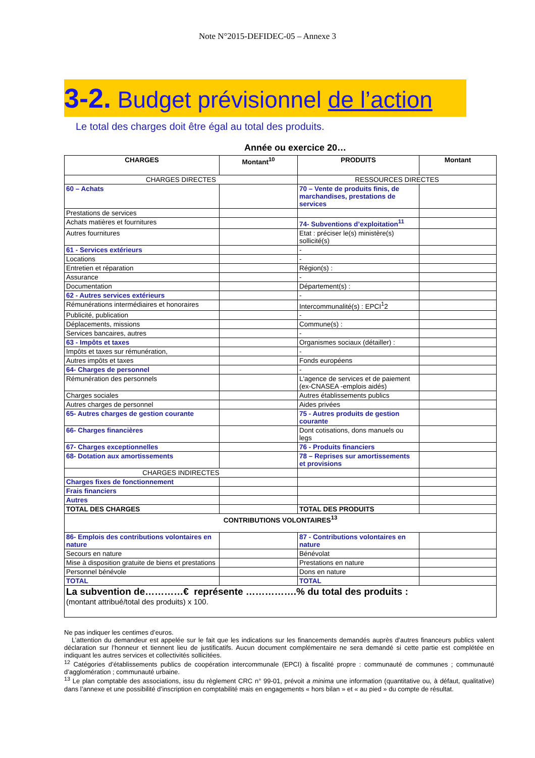Note N°2015-DEFIDEC-05 – Annexe 3
3-2. Budget prévisionnel de l’action
Le total des charges doit être égal au total des produits.
Année ou exercice 20…
| CHARGES | Montant<sup>10</sup> | PRODUITS | Montant |
| --- | --- | --- | --- |
| CHARGES DIRECTES | | RESSOURCES DIRECTES | |
| 60 – Achats | | 70 – Vente de produits finis, de marchandises, prestations de services | |
| Prestations de services | | | |
| Achats matières et fournitures | | 74- Subventions d’exploitation<sup>11</sup> | |
| Autres fournitures | | Etat : préciser le(s) ministère(s) sollicité(s) | |
| 61 - Services extérieurs | | - | |
| Locations | | - | |
| Entretien et réparation | | Région(s) : | |
| Assurance | | - | |
| Documentation | | Département(s) : | |
| 62 - Autres services extérieurs | | - | |
| Rémunérations intermédiaires et honoraires | | Intercommunalité(s) : EPCI<sup>1</sup>2 | |
| Publicité, publication | | - | |
| Déplacements, missions | | Commune(s) : | |
| Services bancaires, autres | | - | |
| 63 - Impôts et taxes | | Organismes sociaux (détailler) : | |
| Impôts et taxes sur rémunération, | | - | |
| Autres impôts et taxes | | Fonds européens | |
| 64- Charges de personnel | | - | |
| Rémunération des personnels | | L'agence de services et de paiement (ex-CNASEA -emplois aidés) | |
| Charges sociales | | Autres établissements publics | |
| Autres charges de personnel | | Aides privées | |
| 65- Autres charges de gestion courante | | 75 - Autres produits de gestion courante | |
| 66- Charges financières | | Dont cotisations, dons manuels ou legs | |
| 67- Charges exceptionnelles | | 76 - Produits financiers | |
| 68- Dotation aux amortissements | | 78 – Reprises sur amortissements et provisions | |
| CHARGES INDIRECTES | | | |
| Charges fixes de fonctionnement | | | |
| Frais financiers | | | |
| Autres | | | |
| TOTAL DES CHARGES | | TOTAL DES PRODUITS | |
| CONTRIBUTIONS VOLONTAIRES<sup>13</sup> | | | |
| 86- Emplois des contributions volontaires en nature | | 87 - Contributions volontaires en nature | |
| Secours en nature | | Bénévolat | |
| Mise à disposition gratuite de biens et prestations | | Prestations en nature | |
| Personnel bénévole | | Dons en nature | |
| TOTAL | | TOTAL | |
| La subvention de…………€ représente …………….% du total des produits : (montant attribué/total des produits) x 100. | | | |
Ne pas indiquer les centimes d’euros.
L’attention du demandeur est appelée sur le fait que les indications sur les financements demandés auprès d’autres financeurs publics valent déclaration sur l’honneur et tiennent lieu de justificatifs. Aucun document complémentaire ne sera demandé si cette partie est complétée en indiquant les autres services et collectivités sollicitées.
<sup>12</sup> Catégories d’établissements publics de coopération intercommunale (EPCI) à fiscalité propre : communauté de communes ; communauté d’agglomération ; communauté urbaine.
<sup>13</sup> Le plan comptable des associations, issu du règlement CRC n° 99-01, prévoit a minima une information (quantitative ou, à défaut, qualitative) dans l’annexe et une possibilité d’inscription en comptabilité mais en engagements « hors bilan » et « au pied » du compte de résultat.